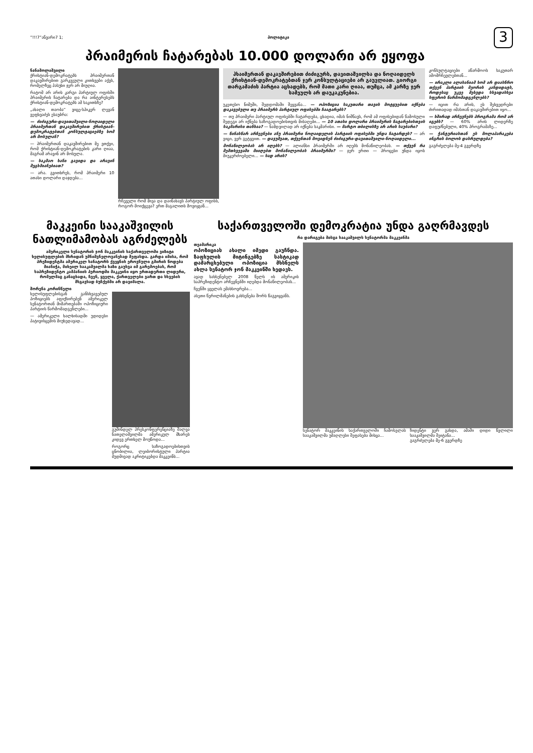“!!!7“ანვარი7 1; პოლიტიკა 3
პრაიმერის ჩატარებას 10.000 დოლარი არ ეყოფა
ნანამოლაშვილი
ქრისტიან-დემოკრატებს პრაიმერთან დაკავშირებით გარკვეული კითხვები აქვს, რომელზეც პასუხი ჯერ არ მიუღია.
რატომ არ არის კარგი პარტიულ ოფისში პრაიმერის ჩატარება და რა აინტერესებს ქრისტიან-დემოკრატებს ამ საკითხზე?
„ახალი თაობა“ ვიცე-სპიკერ ლევან ვეფხვაძეს ესაუბრა:
— ძიძიგური-დავითაშვილი-ნოღაიდელი პრაიმერთან დაკავშირებით ქრისტიან-დემოკრატებთან კონსულტაციებზე ხომ არ მოსულან?
— პრაიმერთან დაკავშირებით მე ვთქვი, რომ ქრისტიან-დემოკრატების კარი ღიაა, მაგრამ არავინ არ მოსულა.
— საკმაო ხანი გავიდა და არავინ შეგხმიანებიათ?
— არა. გვითხრეს, რომ პრაიმერი 10 ათასი დოლარი დაჯდება...
რჩეველი რომ მივა და დაინახავს პარტიულ ოფისს, როგორ მოიქცევა? ერთ მაგალითს მოვიყვან...
ჰხაიმერთან დაკავშირებით ძიძიგურს, დავითაშვილსა და ნოღაიდელს ქრისტიან-დემოკრატებთან ჯერ კონსულტაციები არ გაუვლიათ. გიორგი თარგამაძის პარტია აცხადებს, რომ მათი კარი ღიაა, თუმცა, ამ კარზე ჯერ სამეულს არ დაუკაკუნებია.
უკეთესო ნიმუში, შედდომაში შეყვანა... — ოპოზიცია საკუთარი თავის მოტყუებით იქნება დაკავებული თუ პრაიმერს პარტიულ ოფისებში ჩაატარებს?
— თუ პრაიმერი პარტიულ ოფისებში ჩატარდება, ცხადია, იმას ნიშნავს, რომ ამ ოფისებიდან წამოსული შედეგი არ იქნება საზოგადოებისთვის მისაღები... — 10 ათასი დოლარი პრაიმერის ჩატარებისთვის საკმარისი თანხაა? — ნამდვილად არ იქნება საკმარისი. — მარტო თბილისზე არ არის საუბარი?
— წინასწარ არჩევნები ანუ პრაიმერი ნოღაიდელის პარტიის ოფისებში უნდა ჩატარდეს? — არ ვიცი, ვერ გეტყვით. — დავუშვათ, თქვენთან მოვიდნენ ძიძიგური-დავითაშვილი-ნოღაიდელი...
მონაწილეობას არ იღებს? — ალიანსი პრაიმერში არ იღებს მონაწილეობას. — თქვენ რა შემთხვევაში მიიღებთ მონაწილეობას პრაიმერში? — ჯერ ერთი — პროცესი უნდა იყოს მიუკერძოებელი... — სად არის?
კონსულტაციები აწარმოოს საკუთარ ამომრჩევლებთან...
— ირაკლი ალასანიამ ხომ არ დაასწრო თქვენ პარტიის მეორის კანდიდატს, როდესაც უკვე შეხვდა სხვადასხვა სფეროს წარმომადგენლებს?
— იცით რა არის, ეს შეხვედრები ძირითადად იმასთან დაკავშირებით იყო...
— ხშირად არჩევნებს პროგრამა რომ არ იგებს? — 60% არის ლიდერზე დაფუძნებული, 40% პროგრამაზე...
— ჭანტურიასთან ეს მოლაპარაკება ინგრის ბოლოს დასრულდება?
გაგრძელება მე-4 გვერდზე
მაკკეინი სააკაშვილის ნათლიმამობას აგრძელებს
ამერიკელი სენატორის ჯონ მაკკეინის საქართველოში ვიზიტი ხელისუფლების მხრიდან უმნიშვნელოვანესად შეფასდა. გარდა იმისა, რომ პრეზიდენტმა ამერიკელ სანატორს ქვეყნის ეროვნული გმირის წოდება მიანიჭა, მიხეილ სააკაშვილმა ხაზი გაუსვა იმ გარემოებას, რომ საპრეზიდენტო კამპანიის პერიოდში მაკკეინი იყო ერთადერთი ლიდერი, რომელმაც განაცხადა, ჩვენ, ყველა, ქართველები ვართ და სხვების მსგავსად ბუჩქებში არ დავიმალა.
შორენა კორინწელი
ხელისუფლებისგან განსხვავებულ პოზიციებს აფიქსირებენ ამერიკელ სენატორთან მიმართებაში ოპოზიციური პარტიის წარმომადგენლები...
— ამერიკელი ხალხისადმი უდიდესი პატივისცემის მიუხედავად...
გუშინდელ პრესკონფერენციაზე შალვა ნათელაშვილმა ამერიკულ მხარეს კიდევ ერთხელ მოუწოდა...
როგორც საზოგადოებისთვის ცნობილია, ლეიბორისტული პარტია მუდმივად აკრიტიკებდა მაკკეინს...
საქართველოში დემოკრატია უნდა გაღრმავდეს
რა დარიგება მისცა სააკაშვილს სენატორმა მაკკეინმა
თეამარიკა
ოპოზიციას ახალი იმედი გაუჩნდა. ზაფხულის მიტინგებზე სასტიკად დამარცხებული ოპოზიცია მხსნელს ახლა სენატორ ჯონ მაკკეინში ხედავს.
ავად სახსენებელ 2008 წელს ის ამერიკის საპრეზიდენტო არჩევნებში იღებდა მონაწილეობას...
ჩვენში ყველას ემახსოვრება...
ასეთი წერილმანების გახსენება შორს წაგვიყვანს.
სენატორ მაკკეინის საქართველოში ჩამოსვლას სააკაშვილმა უმაღლესი შეფასება მისცა...
ზიდენტი ვერ გახდა, ამაში დიდი წვლილი სააკაშვილმა შეიტანა...
გაგრძელება მე-6 გვერდზე